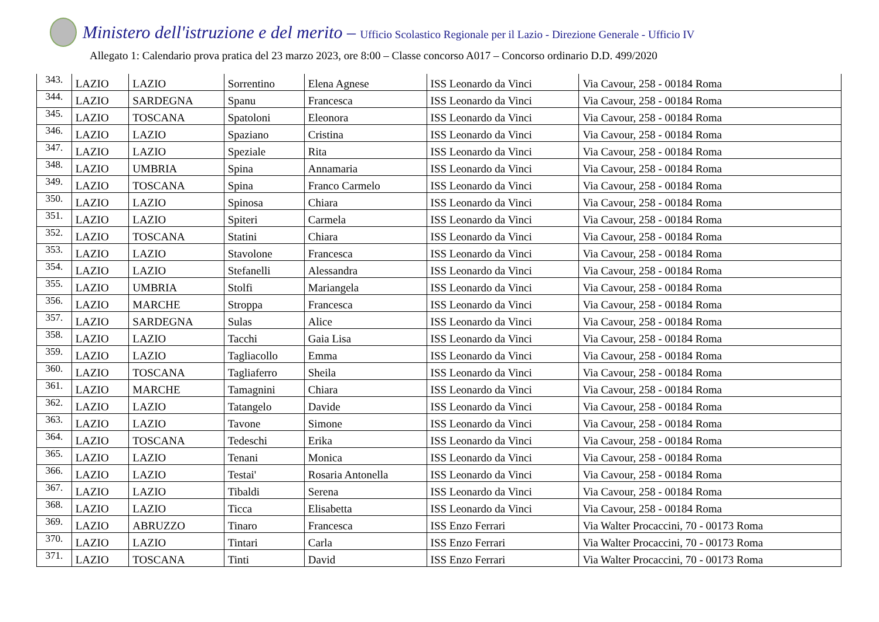Ministero dell'istruzione e del merito – Ufficio Scolastico Regionale per il Lazio - Direzione Generale - Ufficio IV
Allegato 1: Calendario prova pratica del 23 marzo 2023, ore 8:00 – Classe concorso A017 – Concorso ordinario D.D. 499/2020
| 343. | LAZIO | LAZIO | Sorrentino | Elena Agnese | ISS Leonardo da Vinci | Via Cavour, 258 - 00184 Roma |
| 344. | LAZIO | SARDEGNA | Spanu | Francesca | ISS Leonardo da Vinci | Via Cavour, 258 - 00184 Roma |
| 345. | LAZIO | TOSCANA | Spatoloni | Eleonora | ISS Leonardo da Vinci | Via Cavour, 258 - 00184 Roma |
| 346. | LAZIO | LAZIO | Spaziano | Cristina | ISS Leonardo da Vinci | Via Cavour, 258 - 00184 Roma |
| 347. | LAZIO | LAZIO | Speziale | Rita | ISS Leonardo da Vinci | Via Cavour, 258 - 00184 Roma |
| 348. | LAZIO | UMBRIA | Spina | Annamaria | ISS Leonardo da Vinci | Via Cavour, 258 - 00184 Roma |
| 349. | LAZIO | TOSCANA | Spina | Franco Carmelo | ISS Leonardo da Vinci | Via Cavour, 258 - 00184 Roma |
| 350. | LAZIO | LAZIO | Spinosa | Chiara | ISS Leonardo da Vinci | Via Cavour, 258 - 00184 Roma |
| 351. | LAZIO | LAZIO | Spiteri | Carmela | ISS Leonardo da Vinci | Via Cavour, 258 - 00184 Roma |
| 352. | LAZIO | TOSCANA | Statini | Chiara | ISS Leonardo da Vinci | Via Cavour, 258 - 00184 Roma |
| 353. | LAZIO | LAZIO | Stavolone | Francesca | ISS Leonardo da Vinci | Via Cavour, 258 - 00184 Roma |
| 354. | LAZIO | LAZIO | Stefanelli | Alessandra | ISS Leonardo da Vinci | Via Cavour, 258 - 00184 Roma |
| 355. | LAZIO | UMBRIA | Stolfi | Mariangela | ISS Leonardo da Vinci | Via Cavour, 258 - 00184 Roma |
| 356. | LAZIO | MARCHE | Stroppa | Francesca | ISS Leonardo da Vinci | Via Cavour, 258 - 00184 Roma |
| 357. | LAZIO | SARDEGNA | Sulas | Alice | ISS Leonardo da Vinci | Via Cavour, 258 - 00184 Roma |
| 358. | LAZIO | LAZIO | Tacchi | Gaia Lisa | ISS Leonardo da Vinci | Via Cavour, 258 - 00184 Roma |
| 359. | LAZIO | LAZIO | Tagliacollo | Emma | ISS Leonardo da Vinci | Via Cavour, 258 - 00184 Roma |
| 360. | LAZIO | TOSCANA | Tagliaferro | Sheila | ISS Leonardo da Vinci | Via Cavour, 258 - 00184 Roma |
| 361. | LAZIO | MARCHE | Tamagnini | Chiara | ISS Leonardo da Vinci | Via Cavour, 258 - 00184 Roma |
| 362. | LAZIO | LAZIO | Tatangelo | Davide | ISS Leonardo da Vinci | Via Cavour, 258 - 00184 Roma |
| 363. | LAZIO | LAZIO | Tavone | Simone | ISS Leonardo da Vinci | Via Cavour, 258 - 00184 Roma |
| 364. | LAZIO | TOSCANA | Tedeschi | Erika | ISS Leonardo da Vinci | Via Cavour, 258 - 00184 Roma |
| 365. | LAZIO | LAZIO | Tenani | Monica | ISS Leonardo da Vinci | Via Cavour, 258 - 00184 Roma |
| 366. | LAZIO | LAZIO | Testai' | Rosaria Antonella | ISS Leonardo da Vinci | Via Cavour, 258 - 00184 Roma |
| 367. | LAZIO | LAZIO | Tibaldi | Serena | ISS Leonardo da Vinci | Via Cavour, 258 - 00184 Roma |
| 368. | LAZIO | LAZIO | Ticca | Elisabetta | ISS Leonardo da Vinci | Via Cavour, 258 - 00184 Roma |
| 369. | LAZIO | ABRUZZO | Tinaro | Francesca | ISS Enzo Ferrari | Via Walter Procaccini, 70 - 00173 Roma |
| 370. | LAZIO | LAZIO | Tintari | Carla | ISS Enzo Ferrari | Via Walter Procaccini, 70 - 00173 Roma |
| 371. | LAZIO | TOSCANA | Tinti | David | ISS Enzo Ferrari | Via Walter Procaccini, 70 - 00173 Roma |